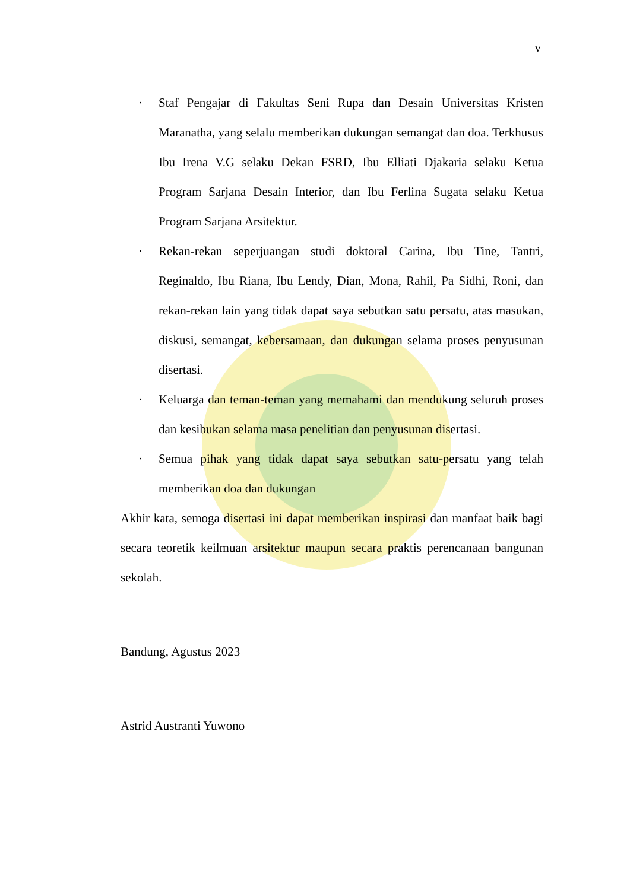v
· Staf Pengajar di Fakultas Seni Rupa dan Desain Universitas Kristen Maranatha, yang selalu memberikan dukungan semangat dan doa. Terkhusus Ibu Irena V.G selaku Dekan FSRD, Ibu Elliati Djakaria selaku Ketua Program Sarjana Desain Interior, dan Ibu Ferlina Sugata selaku Ketua Program Sarjana Arsitektur.
· Rekan-rekan seperjuangan studi doktoral Carina, Ibu Tine, Tantri, Reginaldo, Ibu Riana, Ibu Lendy, Dian, Mona, Rahil, Pa Sidhi, Roni, dan rekan-rekan lain yang tidak dapat saya sebutkan satu persatu, atas masukan, diskusi, semangat, kebersamaan, dan dukungan selama proses penyusunan disertasi.
· Keluarga dan teman-teman yang memahami dan mendukung seluruh proses dan kesibukan selama masa penelitian dan penyusunan disertasi.
· Semua pihak yang tidak dapat saya sebutkan satu-persatu yang telah memberikan doa dan dukungan
Akhir kata, semoga disertasi ini dapat memberikan inspirasi dan manfaat baik bagi secara teoretik keilmuan arsitektur maupun secara praktis perencanaan bangunan sekolah.
Bandung, Agustus 2023
Astrid Austranti Yuwono